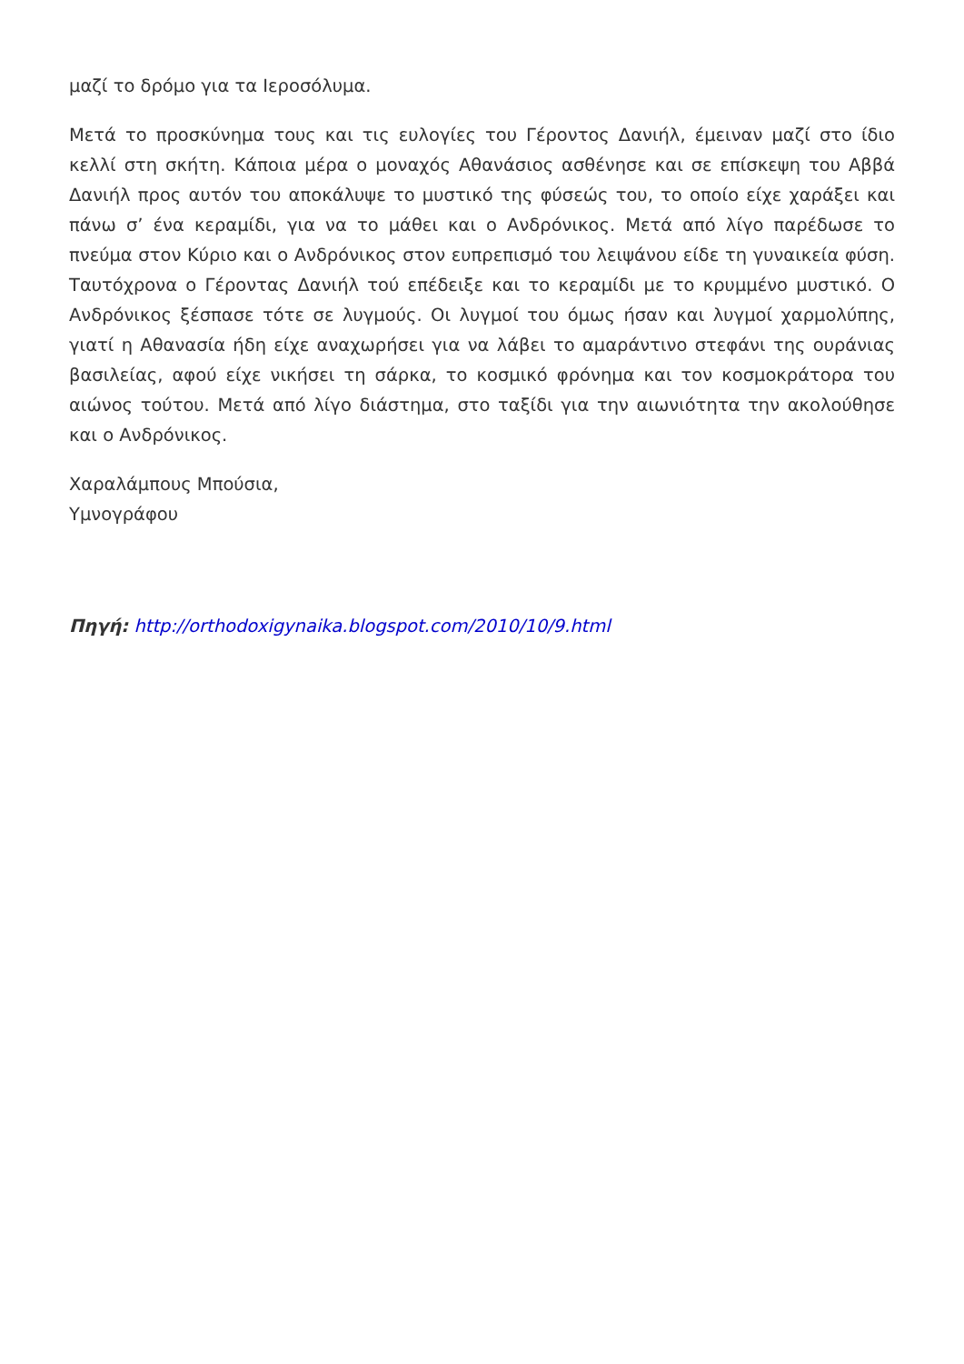μαζί το δρόμο για τα Ιεροσόλυμα.
Μετά το προσκύνημα τους και τις ευλογίες του Γέροντος Δανιήλ, έμειναν μαζί στο ίδιο κελλί στη σκήτη. Κάποια μέρα ο μοναχός Αθανάσιος ασθένησε και σε επίσκεψη του Αββά Δανιήλ προς αυτόν του αποκάλυψε το μυστικό της φύσεώς του, το οποίο είχε χαράξει και πάνω σ’ ένα κεραμίδι, για να το μάθει και ο Ανδρόνικος. Μετά από λίγο παρέδωσε το πνεύμα στον Κύριο και ο Ανδρόνικος στον ευπρεπισμό του λειψάνου είδε τη γυναικεία φύση. Ταυτόχρονα ο Γέροντας Δανιήλ τού επέδειξε και το κεραμίδι με το κρυμμένο μυστικό. Ο Ανδρόνικος ξέσπασε τότε σε λυγμούς. Οι λυγμοί του όμως ήσαν και λυγμοί χαρμολύπης, γιατί η Αθανασία ήδη είχε αναχωρήσει για να λάβει το αμαράντινο στεφάνι της ουράνιας βασιλείας, αφού είχε νικήσει τη σάρκα, το κοσμικό φρόνημα και τον κοσμοκράτορα του αιώνος τούτου. Μετά από λίγο διάστημα, στο ταξίδι για την αιωνιότητα την ακολούθησε και ο Ανδρόνικος.
Χαραλάμπους Μπούσια,
Υμνογράφου
Πηγή: http://orthodoxigynaika.blogspot.com/2010/10/9.html